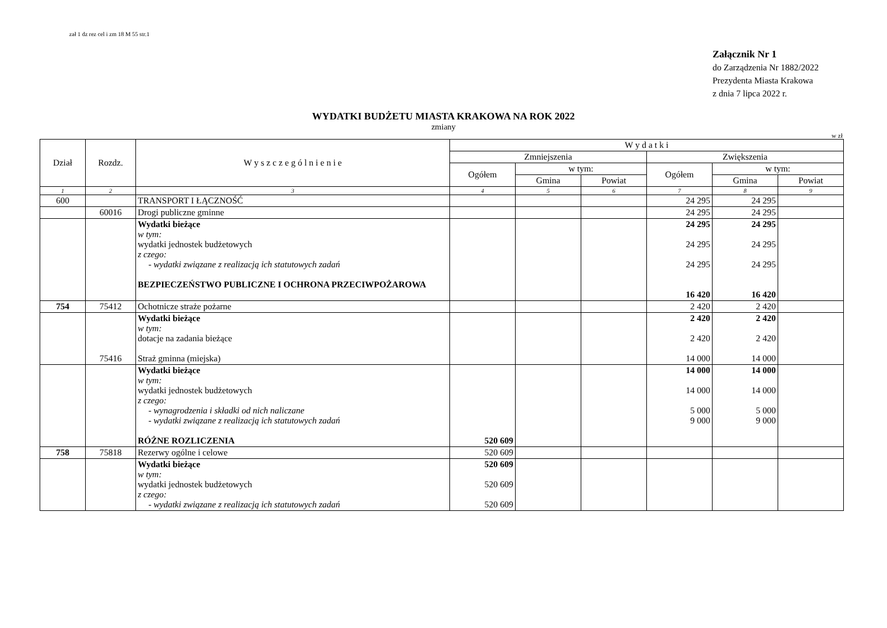zał 1 dz rez cel i zm 18 M 55 str.1
Załącznik Nr 1
do Zarządzenia Nr 1882/2022
Prezydenta Miasta Krakowa
z dnia 7 lipca 2022 r.
WYDATKI BUDŻETU MIASTA KRAKOWA NA ROK 2022
zmiany
w zł
| Dział | Rozdz. | W y s z c z e g ó l n i e n i e | W y d a t k i | | | | | |
| --- | --- | --- | --- | --- | --- | --- | --- | --- |
| | | | Zmniejszenia | | | Zwiększenia | | |
| | | | Ogółem | w tym: | | Ogółem | w tym: | |
| | | | | Gmina | Powiat | | Gmina | Powiat |
| 1 | 2 | 3 | 4 | 5 | 6 | 7 | 8 | 9 |
| 600 | | TRANSPORT I ŁĄCZNOŚĆ | | | | 24 295 | 24 295 | |
| | 60016 | Drogi publiczne gminne | | | | 24 295 | 24 295 | |
| | | Wydatki bieżące w tym: wydatki jednostek budżetowych z czego: - wydatki związane z realizacją ich statutowych zadań BEZPIECZEŃSTWO PUBLICZNE I OCHRONA PRZECIWPOŻAROWA | | | | 24 295 24 295 24 295 16 420 | 24 295 24 295 24 295 16 420 | |
| 754 | 75412 | Ochotnicze straże pożarne | | | | 2 420 | 2 420 | |
| | 75416 | Wydatki bieżące w tym: dotacje na zadania bieżące Straż gminna (miejska) | | | | 2 420 2 420 14 000 | 2 420 2 420 14 000 | |
| | | Wydatki bieżące w tym: wydatki jednostek budżetowych z czego: - wynagrodzenia i składki od nich naliczane - wydatki związane z realizacją ich statutowych zadań RÓŻNE ROZLICZENIA | 520 609 | | | 14 000 14 000 5 000 9 000 | 14 000 14 000 5 000 9 000 | |
| 758 | 75818 | Rezerwy ogólne i celowe | 520 609 | | | | | |
| | | Wydatki bieżące w tym: wydatki jednostek budżetowych z czego: - wydatki związane z realizacją ich statutowych zadań | 520 609 520 609 520 609 | | | | | |